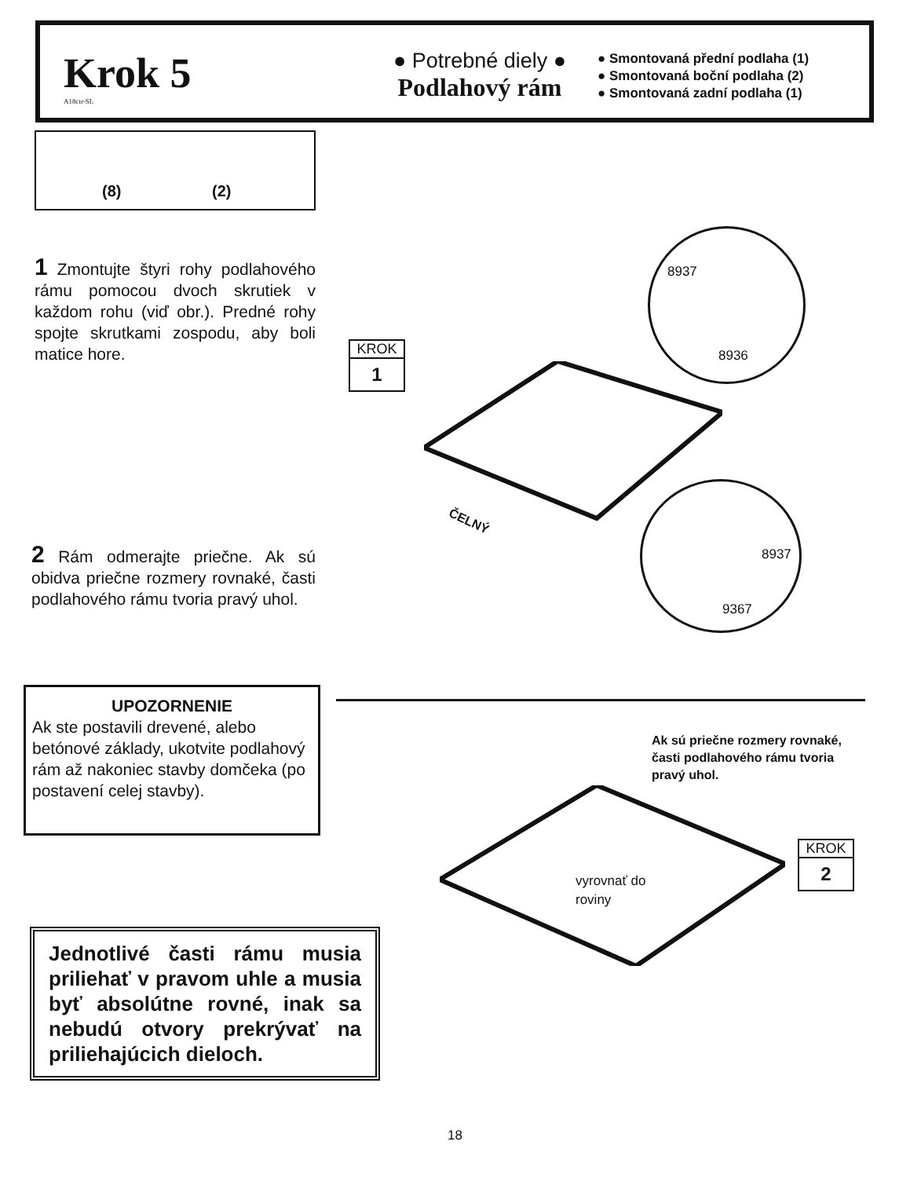Krok 5
A18ctr-SL
● Potrebné diely ●
Podlahový rám
● Smontovaná přední podlaha (1)
● Smontovaná boční podlaha (2)
● Smontovaná zadní podlaha (1)
(8) (2)
1 Zmontujte štyri rohy podlahového rámu pomocou dvoch skrutiek v každom rohu (viď obr.). Predné rohy spojte skrutkami zospodu, aby boli matice hore.
KROK
1
8937
8936
8937
9367
ČELNÝ
2 Rám odmerajte priečne. Ak sú obidva priečne rozmery rovnaké, časti podlahového rámu tvoria pravý uhol.
UPOZORNENIE
Ak ste postavili drevené, alebo betónové základy, ukotvite podlahový rám až nakoniec stavby domčeka (po postavení celej stavby).
Ak sú priečne rozmery rovnaké, časti podlahového rámu tvoria pravý uhol.
vyrovnať do
roviny
KROK
2
Jednotlivé časti rámu musia priliehať v pravom uhle a musia byť absolútne rovné, inak sa nebudú otvory prekrývať na priliehajúcich dieloch.
18